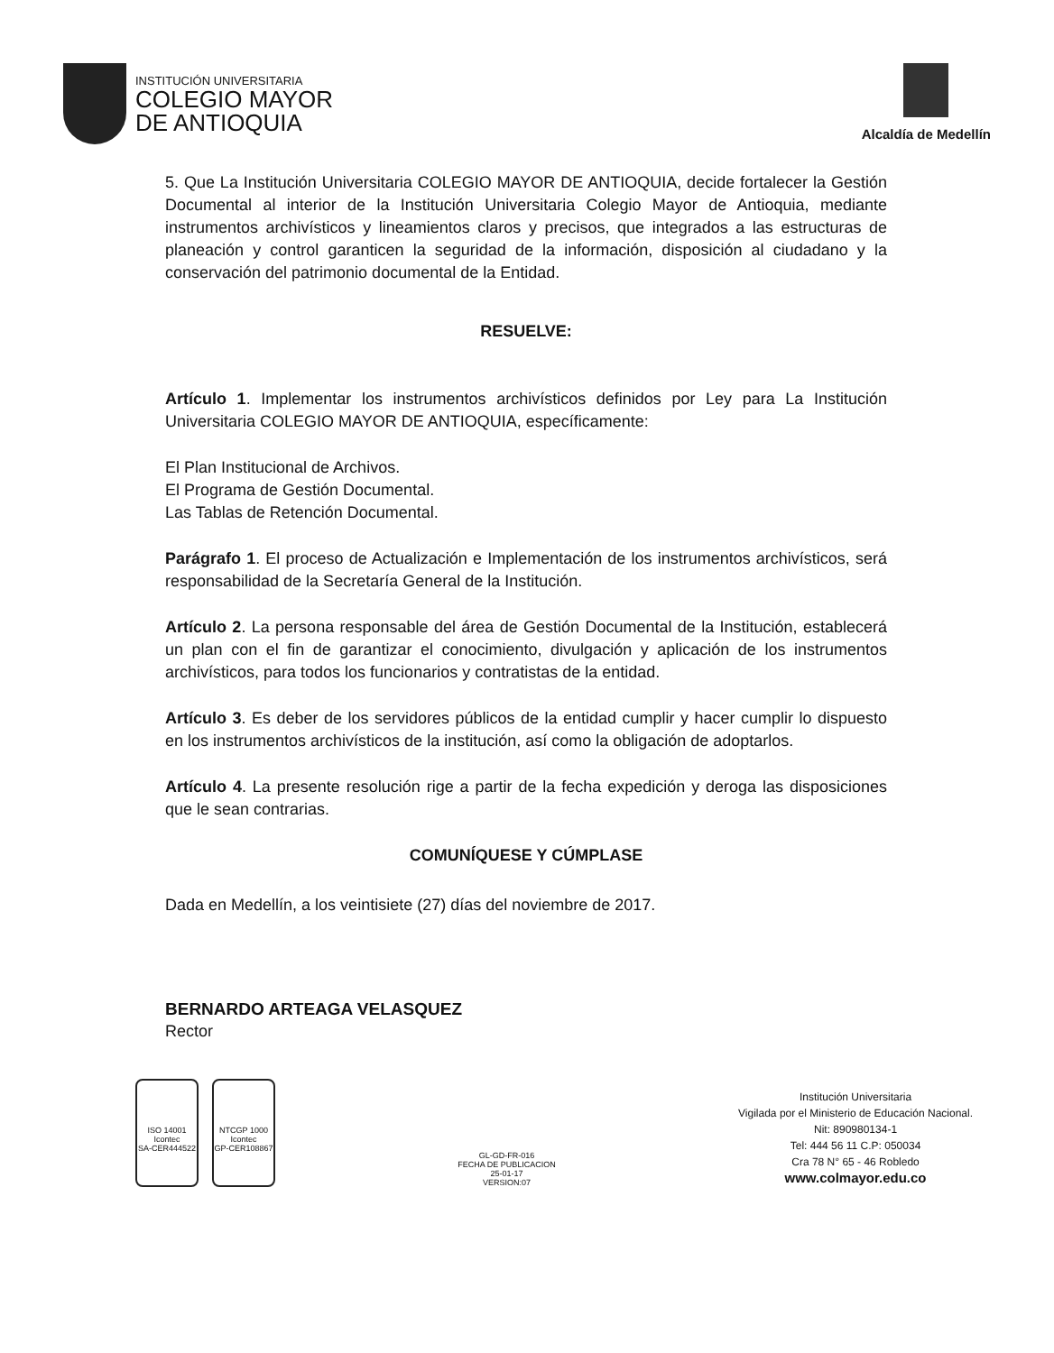INSTITUCIÓN UNIVERSITARIA
COLEGIO MAYOR
DE ANTIOQUIA
Alcaldía de Medellín
5. Que La Institución Universitaria COLEGIO MAYOR DE ANTIOQUIA, decide fortalecer la Gestión Documental al interior de la Institución Universitaria Colegio Mayor de Antioquia, mediante instrumentos archivísticos y lineamientos claros y precisos, que integrados a las estructuras de planeación y control garanticen la seguridad de la información, disposición al ciudadano y la conservación del patrimonio documental de la Entidad.
RESUELVE:
Artículo 1. Implementar los instrumentos archivísticos definidos por Ley para La Institución Universitaria COLEGIO MAYOR DE ANTIOQUIA, específicamente:
El Plan Institucional de Archivos.
El Programa de Gestión Documental.
Las Tablas de Retención Documental.
Parágrafo 1. El proceso de Actualización e Implementación de los instrumentos archivísticos, será responsabilidad de la Secretaría General de la Institución.
Artículo 2. La persona responsable del área de Gestión Documental de la Institución, establecerá un plan con el fin de garantizar el conocimiento, divulgación y aplicación de los instrumentos archivísticos, para todos los funcionarios y contratistas de la entidad.
Artículo 3. Es deber de los servidores públicos de la entidad cumplir y hacer cumplir lo dispuesto en los instrumentos archivísticos de la institución, así como la obligación de adoptarlos.
Artículo 4. La presente resolución rige a partir de la fecha expedición y deroga las disposiciones que le sean contrarias.
COMUNÍQUESE Y CÚMPLASE
Dada en Medellín, a los veintisiete (27) días del noviembre de 2017.
BERNARDO ARTEAGA VELASQUEZ
Rector
ISO 14001
Icontec
SA-CER444522
NTCGP 1000
Icontec
GP-CER108867
GL-GD-FR-016
FECHA DE PUBLICACION
25-01-17
VERSION:07
Institución Universitaria
Vigilada por el Ministerio de Educación Nacional.
Nit: 890980134-1
Tel: 444 56 11 C.P: 050034
Cra 78 N° 65 - 46 Robledo
www.colmayor.edu.co